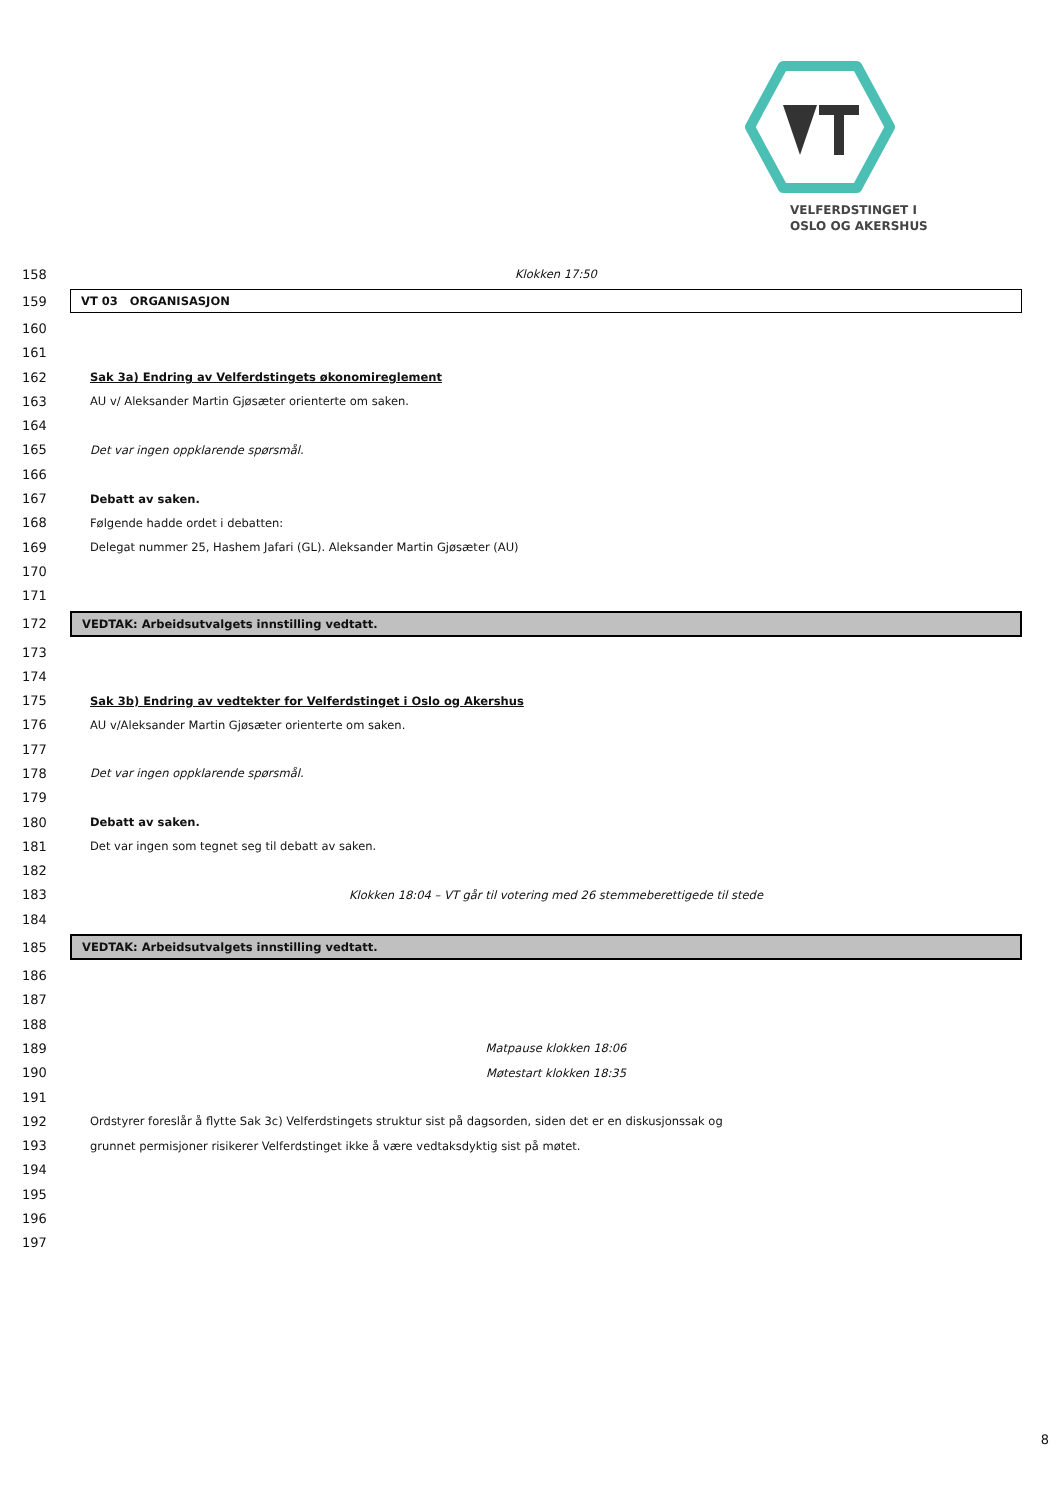VELFERDSTINGET I
OSLO OG AKERSHUS
158 Klokken 17:50
159 VT 03 ORGANISASJON
160
161
162 Sak 3a) Endring av Velferdstingets økonomireglement
163 AU v/ Aleksander Martin Gjøsæter orienterte om saken.
164
165 Det var ingen oppklarende spørsmål.
166
167 Debatt av saken.
168 Følgende hadde ordet i debatten:
169 Delegat nummer 25, Hashem Jafari (GL). Aleksander Martin Gjøsæter (AU)
170
171
172 VEDTAK: Arbeidsutvalgets innstilling vedtatt.
173
174
175 Sak 3b) Endring av vedtekter for Velferdstinget i Oslo og Akershus
176 AU v/Aleksander Martin Gjøsæter orienterte om saken.
177
178 Det var ingen oppklarende spørsmål.
179
180 Debatt av saken.
181 Det var ingen som tegnet seg til debatt av saken.
182
183 Klokken 18:04 – VT går til votering med 26 stemmeberettigede til stede
184
185 VEDTAK: Arbeidsutvalgets innstilling vedtatt.
186
187
188
189 Matpause klokken 18:06
190 Møtestart klokken 18:35
191
192 Ordstyrer foreslår å flytte Sak 3c) Velferdstingets struktur sist på dagsorden, siden det er en diskusjonssak og
193 grunnet permisjoner risikerer Velferdstinget ikke å være vedtaksdyktig sist på møtet.
194
195
196
197
8